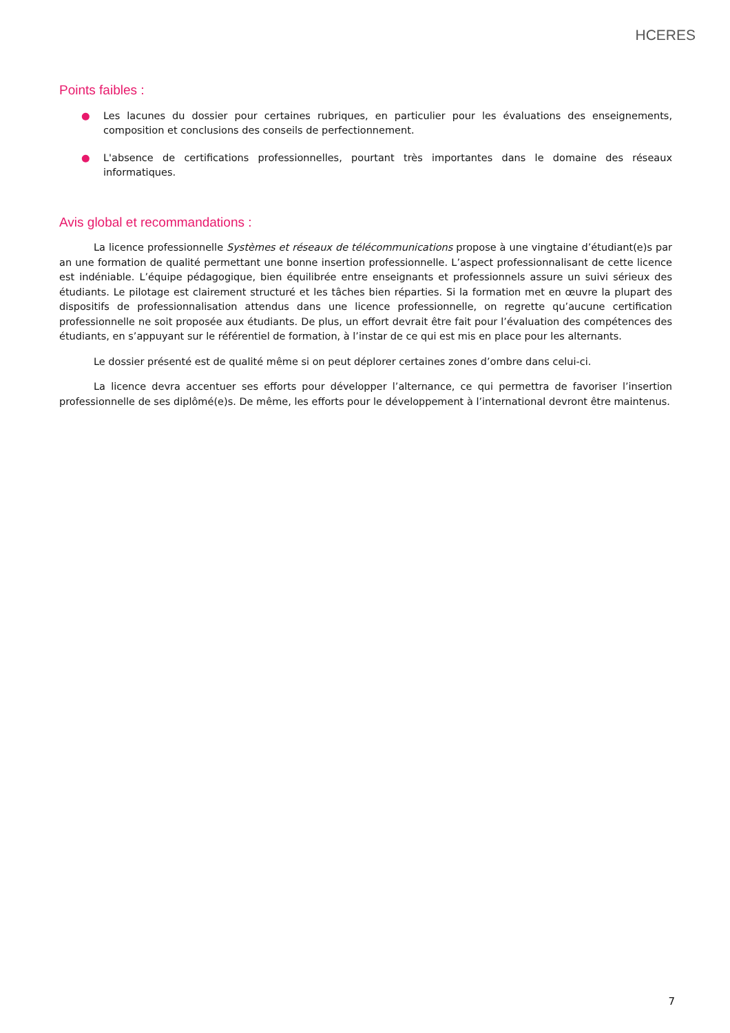HCERES
Points faibles :
● Les lacunes du dossier pour certaines rubriques, en particulier pour les évaluations des enseignements, composition et conclusions des conseils de perfectionnement.
● L'absence de certifications professionnelles, pourtant très importantes dans le domaine des réseaux informatiques.
Avis global et recommandations :
La licence professionnelle Systèmes et réseaux de télécommunications propose à une vingtaine d’étudiant(e)s par an une formation de qualité permettant une bonne insertion professionnelle. L’aspect professionnalisant de cette licence est indéniable. L’équipe pédagogique, bien équilibrée entre enseignants et professionnels assure un suivi sérieux des étudiants. Le pilotage est clairement structuré et les tâches bien réparties. Si la formation met en œuvre la plupart des dispositifs de professionnalisation attendus dans une licence professionnelle, on regrette qu’aucune certification professionnelle ne soit proposée aux étudiants. De plus, un effort devrait être fait pour l’évaluation des compétences des étudiants, en s’appuyant sur le référentiel de formation, à l’instar de ce qui est mis en place pour les alternants.
Le dossier présenté est de qualité même si on peut déplorer certaines zones d’ombre dans celui-ci.
La licence devra accentuer ses efforts pour développer l’alternance, ce qui permettra de favoriser l’insertion professionnelle de ses diplômé(e)s. De même, les efforts pour le développement à l’international devront être maintenus.
7